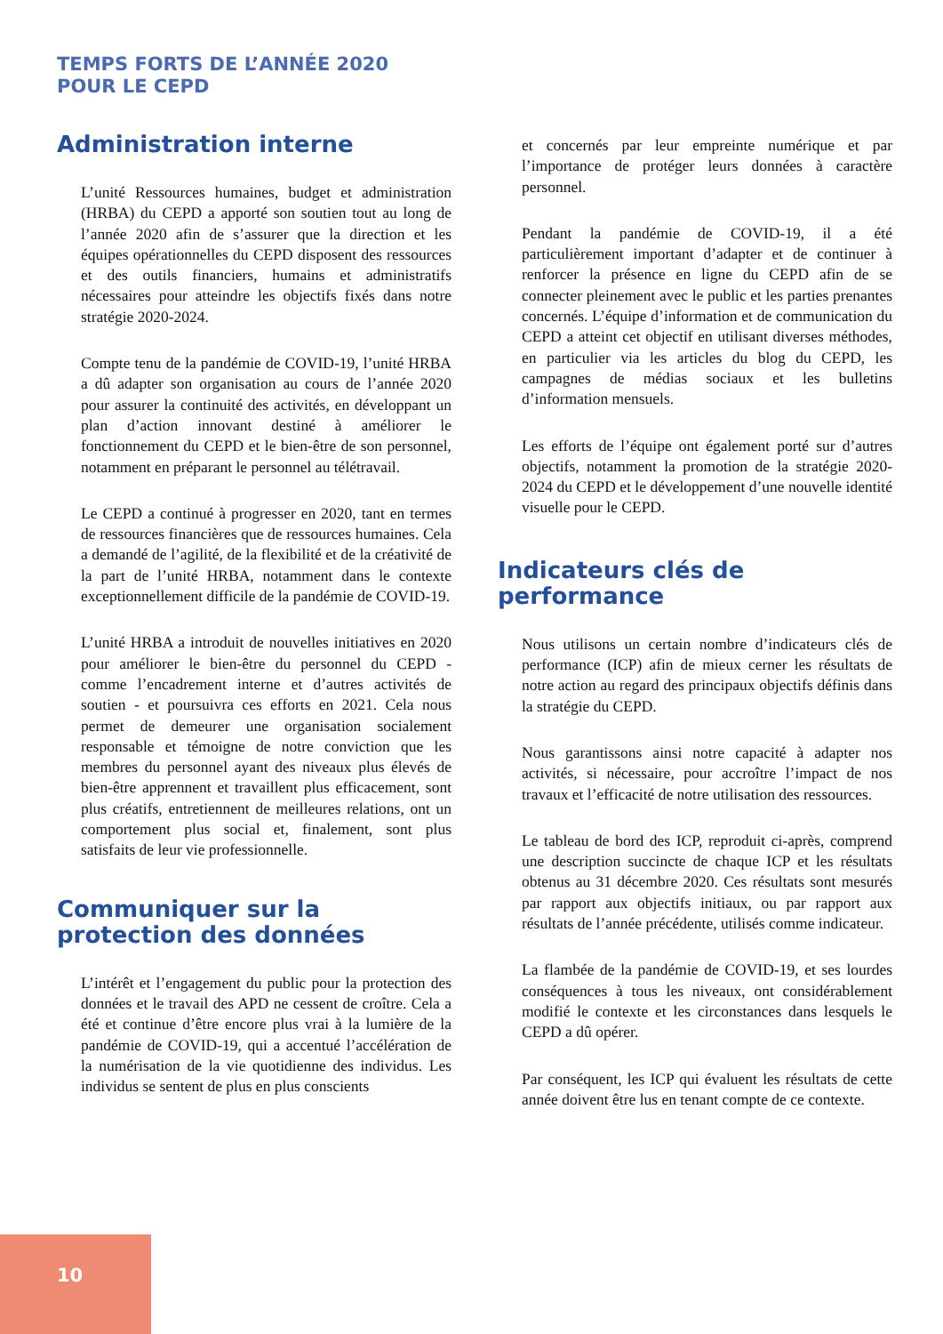TEMPS FORTS DE L’ANNÉE 2020
POUR LE CEPD
Administration interne
L’unité Ressources humaines, budget et administration (HRBA) du CEPD a apporté son soutien tout au long de l’année 2020 afin de s’assurer que la direction et les équipes opérationnelles du CEPD disposent des ressources et des outils financiers, humains et administratifs nécessaires pour atteindre les objectifs fixés dans notre stratégie 2020-2024.
Compte tenu de la pandémie de COVID-19, l’unité HRBA a dû adapter son organisation au cours de l’année 2020 pour assurer la continuité des activités, en développant un plan d’action innovant destiné à améliorer le fonctionnement du CEPD et le bien-être de son personnel, notamment en préparant le personnel au télétravail.
Le CEPD a continué à progresser en 2020, tant en termes de ressources financières que de ressources humaines. Cela a demandé de l’agilité, de la flexibilité et de la créativité de la part de l’unité HRBA, notamment dans le contexte exceptionnellement difficile de la pandémie de COVID-19.
L’unité HRBA a introduit de nouvelles initiatives en 2020 pour améliorer le bien-être du personnel du CEPD - comme l’encadrement interne et d’autres activités de soutien - et poursuivra ces efforts en 2021. Cela nous permet de demeurer une organisation socialement responsable et témoigne de notre conviction que les membres du personnel ayant des niveaux plus élevés de bien-être apprennent et travaillent plus efficacement, sont plus créatifs, entretiennent de meilleures relations, ont un comportement plus social et, finalement, sont plus satisfaits de leur vie professionnelle.
Communiquer sur la protection des données
L’intérêt et l’engagement du public pour la protection des données et le travail des APD ne cessent de croître. Cela a été et continue d’être encore plus vrai à la lumière de la pandémie de COVID-19, qui a accentué l’accélération de la numérisation de la vie quotidienne des individus. Les individus se sentent de plus en plus conscients
et concernés par leur empreinte numérique et par l’importance de protéger leurs données à caractère personnel.
Pendant la pandémie de COVID-19, il a été particulièrement important d’adapter et de continuer à renforcer la présence en ligne du CEPD afin de se connecter pleinement avec le public et les parties prenantes concernés. L’équipe d’information et de communication du CEPD a atteint cet objectif en utilisant diverses méthodes, en particulier via les articles du blog du CEPD, les campagnes de médias sociaux et les bulletins d’information mensuels.
Les efforts de l’équipe ont également porté sur d’autres objectifs, notamment la promotion de la stratégie 2020-2024 du CEPD et le développement d’une nouvelle identité visuelle pour le CEPD.
Indicateurs clés de performance
Nous utilisons un certain nombre d’indicateurs clés de performance (ICP) afin de mieux cerner les résultats de notre action au regard des principaux objectifs définis dans la stratégie du CEPD.
Nous garantissons ainsi notre capacité à adapter nos activités, si nécessaire, pour accroître l’impact de nos travaux et l’efficacité de notre utilisation des ressources.
Le tableau de bord des ICP, reproduit ci-après, comprend une description succincte de chaque ICP et les résultats obtenus au 31 décembre 2020. Ces résultats sont mesurés par rapport aux objectifs initiaux, ou par rapport aux résultats de l’année précédente, utilisés comme indicateur.
La flambée de la pandémie de COVID-19, et ses lourdes conséquences à tous les niveaux, ont considérablement modifié le contexte et les circonstances dans lesquels le CEPD a dû opérer.
Par conséquent, les ICP qui évaluent les résultats de cette année doivent être lus en tenant compte de ce contexte.
10